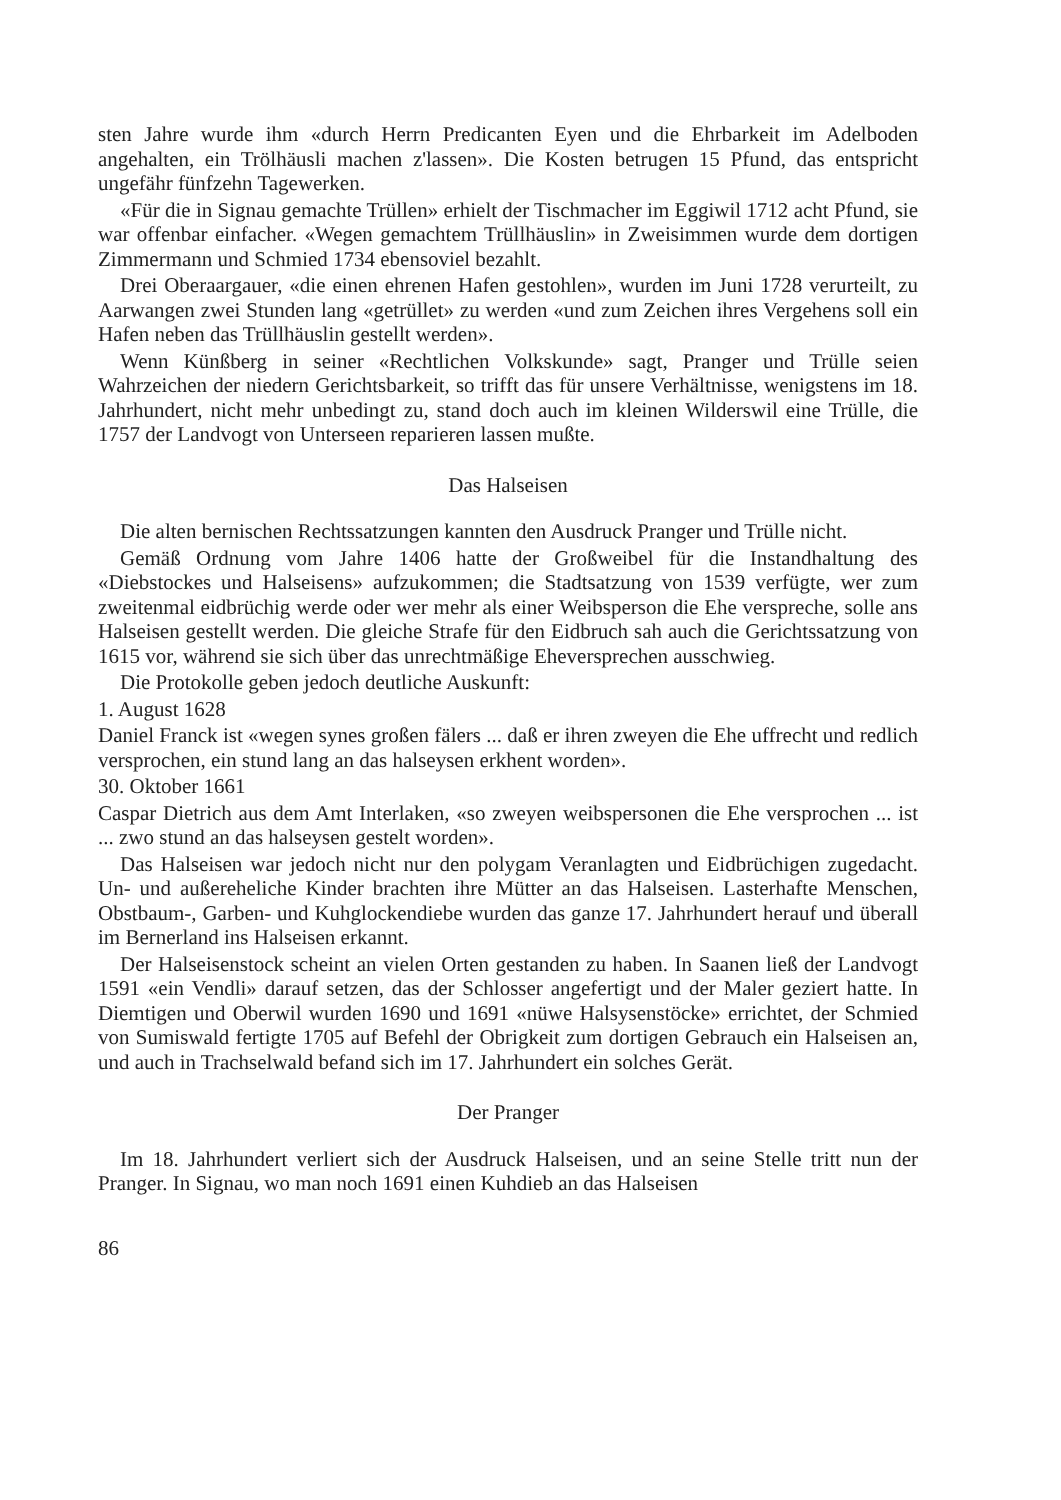sten Jahre wurde ihm «durch Herrn Predicanten Eyen und die Ehrbarkeit im Adelboden angehalten, ein Trölhäusli machen z'lassen». Die Kosten betrugen 15 Pfund, das entspricht ungefähr fünfzehn Tagewerken.
«Für die in Signau gemachte Trüllen» erhielt der Tischmacher im Eggiwil 1712 acht Pfund, sie war offenbar einfacher. «Wegen gemachtem Trüllhäuslin» in Zweisimmen wurde dem dortigen Zimmermann und Schmied 1734 ebensoviel bezahlt.
Drei Oberaargauer, «die einen ehrenen Hafen gestohlen», wurden im Juni 1728 verurteilt, zu Aarwangen zwei Stunden lang «getrüllet» zu werden «und zum Zeichen ihres Vergehens soll ein Hafen neben das Trüllhäuslin gestellt werden».
Wenn Künßberg in seiner «Rechtlichen Volkskunde» sagt, Pranger und Trülle seien Wahrzeichen der niedern Gerichtsbarkeit, so trifft das für unsere Verhältnisse, wenigstens im 18. Jahrhundert, nicht mehr unbedingt zu, stand doch auch im kleinen Wilderswil eine Trülle, die 1757 der Landvogt von Unterseen reparieren lassen mußte.
Das Halseisen
Die alten bernischen Rechtssatzungen kannten den Ausdruck Pranger und Trülle nicht.
Gemäß Ordnung vom Jahre 1406 hatte der Großweibel für die Instandhaltung des «Diebstockes und Halseisens» aufzukommen; die Stadtsatzung von 1539 verfügte, wer zum zweitenmal eidbrüchig werde oder wer mehr als einer Weibsperson die Ehe verspreche, solle ans Halseisen gestellt werden. Die gleiche Strafe für den Eidbruch sah auch die Gerichtssatzung von 1615 vor, während sie sich über das unrechtmäßige Eheversprechen ausschwieg.
Die Protokolle geben jedoch deutliche Auskunft:
1. August 1628
Daniel Franck ist «wegen synes großen fälers ... daß er ihren zweyen die Ehe uffrecht und redlich versprochen, ein stund lang an das halseysen erkhent worden».
30. Oktober 1661
Caspar Dietrich aus dem Amt Interlaken, «so zweyen weibspersonen die Ehe versprochen ... ist ... zwo stund an das halseysen gestelt worden».
Das Halseisen war jedoch nicht nur den polygam Veranlagten und Eidbrüchigen zugedacht. Un- und außereheliche Kinder brachten ihre Mütter an das Halseisen. Lasterhafte Menschen, Obstbaum-, Garben- und Kuhglockendiebe wurden das ganze 17. Jahrhundert herauf und überall im Bernerland ins Halseisen erkannt.
Der Halseisenstock scheint an vielen Orten gestanden zu haben. In Saanen ließ der Landvogt 1591 «ein Vendli» darauf setzen, das der Schlosser angefertigt und der Maler geziert hatte. In Diemtigen und Oberwil wurden 1690 und 1691 «nüwe Halsysenstöcke» errichtet, der Schmied von Sumiswald fertigte 1705 auf Befehl der Obrigkeit zum dortigen Gebrauch ein Halseisen an, und auch in Trachselwald befand sich im 17. Jahrhundert ein solches Gerät.
Der Pranger
Im 18. Jahrhundert verliert sich der Ausdruck Halseisen, und an seine Stelle tritt nun der Pranger. In Signau, wo man noch 1691 einen Kuhdieb an das Halseisen
86